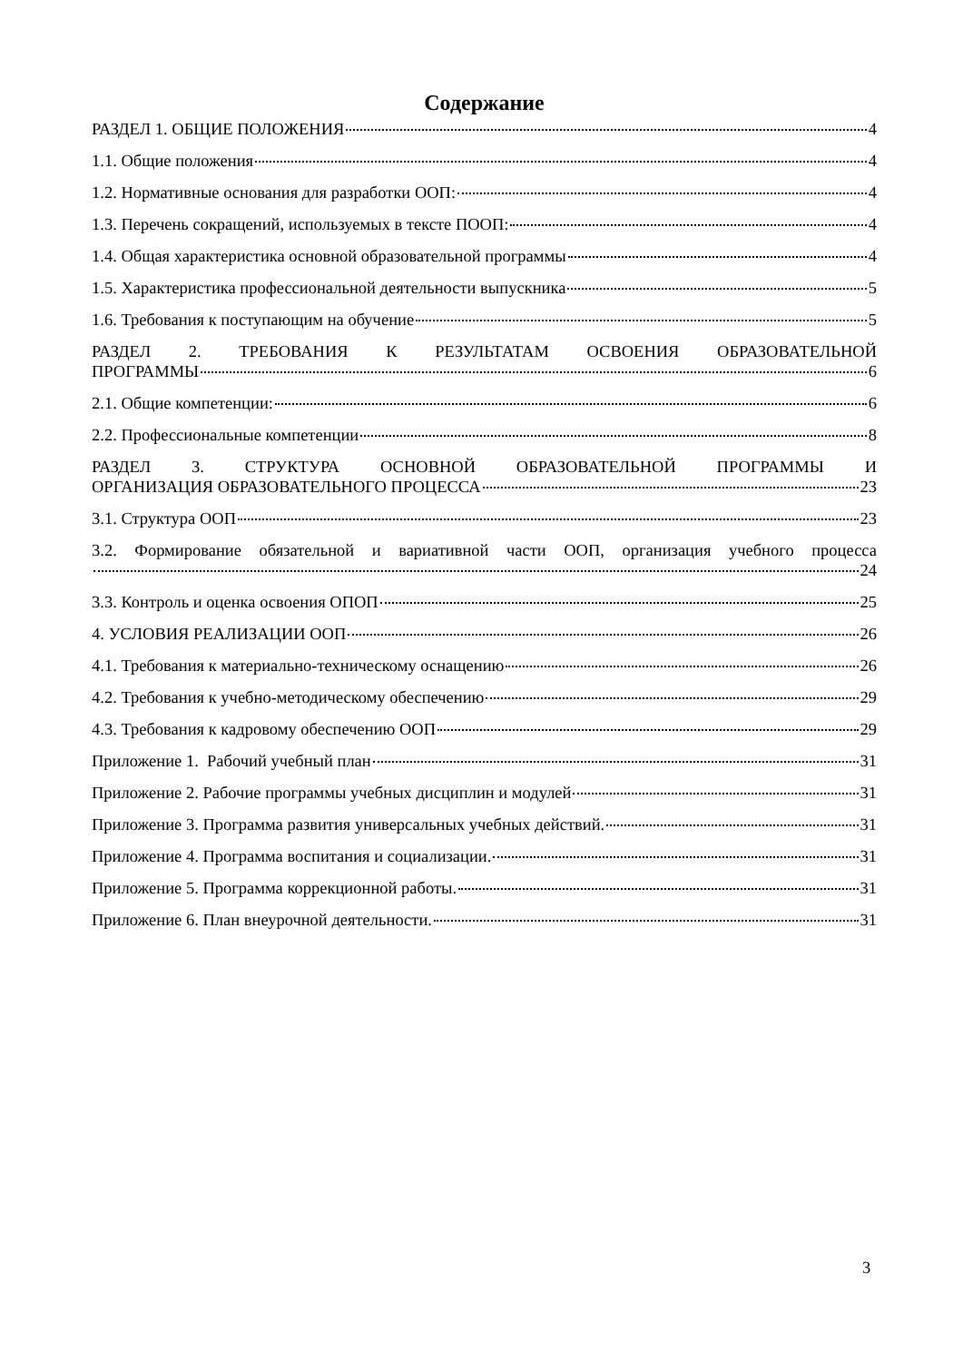Содержание
РАЗДЕЛ 1. ОБЩИЕ ПОЛОЖЕНИЯ 4
1.1. Общие положения 4
1.2. Нормативные основания для разработки ООП: 4
1.3. Перечень сокращений, используемых в тексте ПООП: 4
1.4. Общая характеристика основной образовательной программы 4
1.5. Характеристика профессиональной деятельности выпускника 5
1.6. Требования к поступающим на обучение 5
РАЗДЕЛ 2. ТРЕБОВАНИЯ К РЕЗУЛЬТАТАМ ОСВОЕНИЯ ОБРАЗОВАТЕЛЬНОЙ
ПРОГРАММЫ 6
2.1. Общие компетенции: 6
2.2. Профессиональные компетенции 8
РАЗДЕЛ 3. СТРУКТУРА ОСНОВНОЙ ОБРАЗОВАТЕЛЬНОЙ ПРОГРАММЫ И
ОРГАНИЗАЦИЯ ОБРАЗОВАТЕЛЬНОГО ПРОЦЕССА 23
3.1. Структура ООП 23
3.2. Формирование обязательной и вариативной части ООП, организация учебного процесса
24
3.3. Контроль и оценка освоения ОПОП 25
4. УСЛОВИЯ РЕАЛИЗАЦИИ ООП 26
4.1. Требования к материально-техническому оснащению 26
4.2. Требования к учебно-методическому обеспечению 29
4.3. Требования к кадровому обеспечению ООП 29
Приложение 1. Рабочий учебный план 31
Приложение 2. Рабочие программы учебных дисциплин и модулей 31
Приложение 3. Программа развития универсальных учебных действий. 31
Приложение 4. Программа воспитания и социализации. 31
Приложение 5. Программа коррекционной работы. 31
Приложение 6. План внеурочной деятельности. 31
3